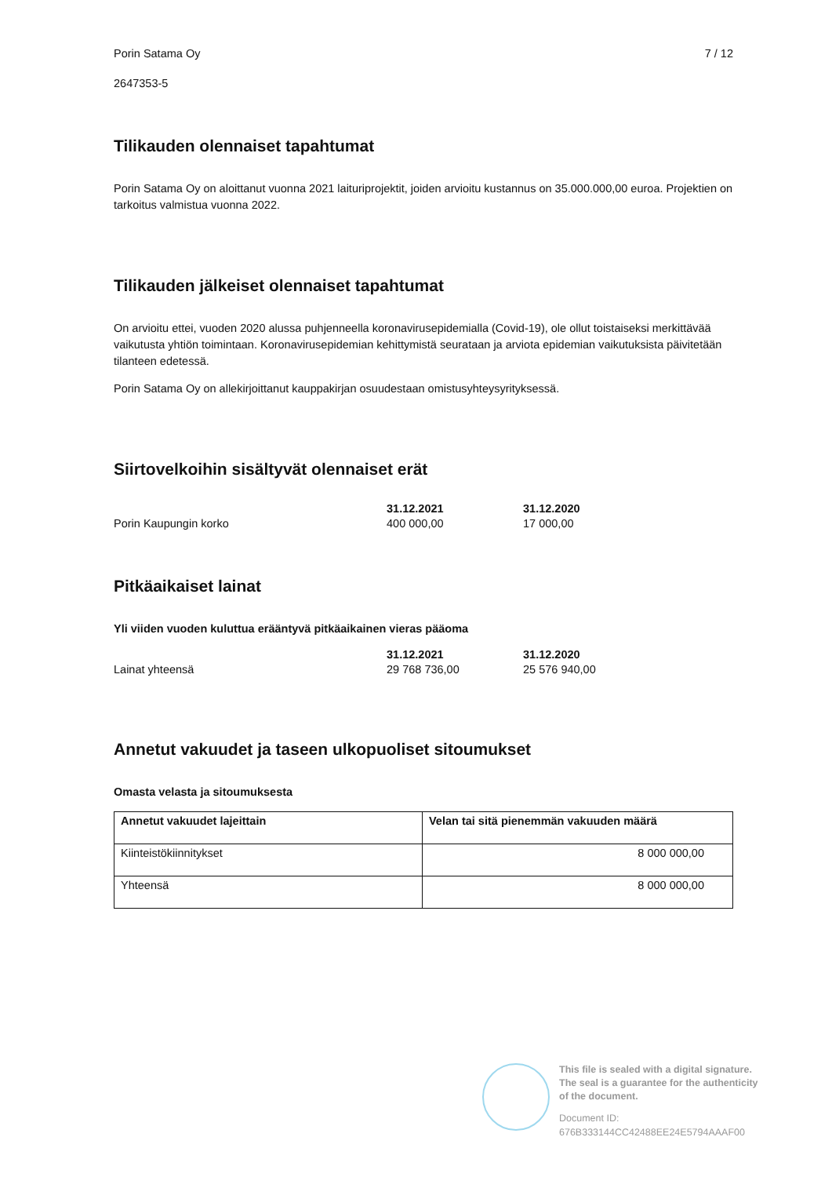Porin Satama Oy 7 / 12
2647353-5
Tilikauden olennaiset tapahtumat
Porin Satama Oy on aloittanut vuonna 2021 laituriprojektit, joiden arvioitu kustannus on 35.000.000,00 euroa. Projektien on tarkoitus valmistua vuonna 2022.
Tilikauden jälkeiset olennaiset tapahtumat
On arvioitu ettei, vuoden 2020 alussa puhjenneella koronavirusepidemialla (Covid-19), ole ollut toistaiseksi merkittävää vaikutusta yhtiön toimintaan. Koronavirusepidemian kehittymistä seurataan ja arviota epidemian vaikutuksista päivitetään tilanteen edetessä.
Porin Satama Oy on allekirjoittanut kauppakirjan osuudestaan omistusyhteysyrityksessä.
Siirtovelkoihin sisältyvät olennaiset erät
| | 31.12.2021 | 31.12.2020 |
| --- | --- | --- |
| Porin Kaupungin korko | 400 000,00 | 17 000,00 |
Pitkäaikaiset lainat
Yli viiden vuoden kuluttua erääntyvä pitkäaikainen vieras pääoma
| | 31.12.2021 | 31.12.2020 |
| --- | --- | --- |
| Lainat yhteensä | 29 768 736,00 | 25 576 940,00 |
Annetut vakuudet ja taseen ulkopuoliset sitoumukset
Omasta velasta ja sitoumuksesta
| Annetut vakuudet lajeittain | Velan tai sitä pienemmän vakuuden määrä |
| --- | --- |
| Kiinteistökiinnitykset | 8 000 000,00 |
| Yhteensä | 8 000 000,00 |
This file is sealed with a digital signature.
The seal is a guarantee for the authenticity
of the document.
Document ID:
676B333144CC42488EE24E5794AAAF00